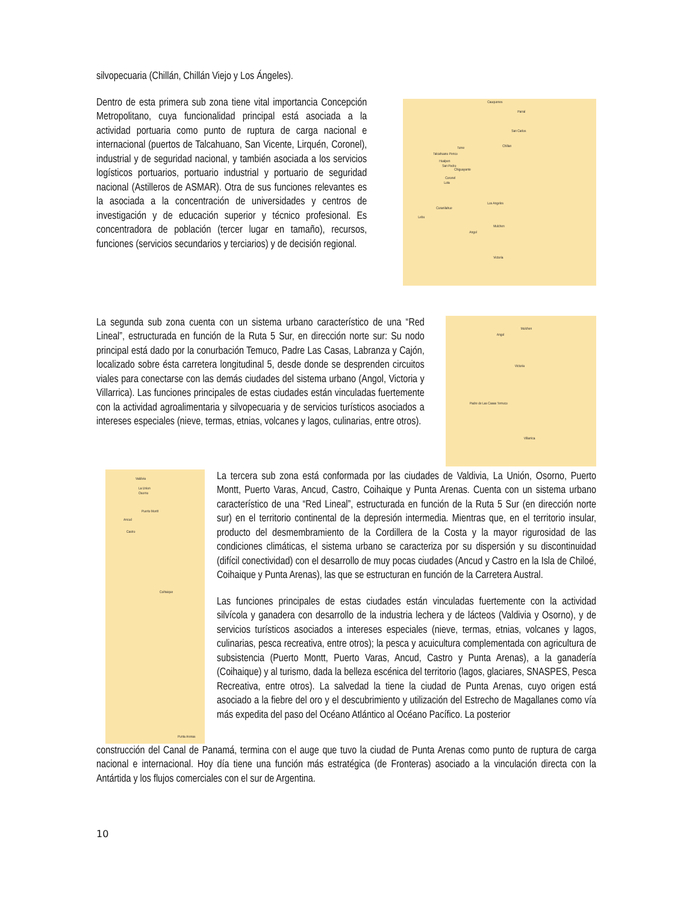silvopecuaria (Chillán, Chillán Viejo y Los Ángeles).
Dentro de esta primera sub zona tiene vital importancia Concepción Metropolitano, cuya funcionalidad principal está asociada a la actividad portuaria como punto de ruptura de carga nacional e internacional (puertos de Talcahuano, San Vicente, Lirquén, Coronel), industrial y de seguridad nacional, y también asociada a los servicios logísticos portuarios, portuario industrial y portuario de seguridad nacional (Astilleros de ASMAR). Otra de sus funciones relevantes es la asociada a la concentración de universidades y centros de investigación y de educación superior y técnico profesional. Es concentradora de población (tercer lugar en tamaño), recursos, funciones (servicios secundarios y terciarios) y de decisión regional.
Cauquenes
Parral
San Carlos
Chillan Tome
Talcahuano Penco
Hualpen
San Pedro
Chiguayante
Coronel
Lota
Curanilahue
Los Angeles
Lebu
Mulchen
Angol
Victoria
La segunda sub zona cuenta con un sistema urbano característico de una “Red Lineal”, estructurada en función de la Ruta 5 Sur, en dirección norte sur: Su nodo principal está dado por la conurbación Temuco, Padre Las Casas, Labranza y Cajón, localizado sobre ésta carretera longitudinal 5, desde donde se desprenden circuitos viales para conectarse con las demás ciudades del sistema urbano (Angol, Victoria y Villarrica). Las funciones principales de estas ciudades están vinculadas fuertemente con la actividad agroalimentaria y silvopecuaria y de servicios turísticos asociados a intereses especiales (nieve, termas, etnias, volcanes y lagos, culinarias, entre otros).
Angol
Mulchen
Victoria
Padre de Las Casas Temuco
Villarrica
Valdivia
La Union
Osorno
Puerto Montt
Ancud
Castro
Coihaique
Punta Arenas
La tercera sub zona está conformada por las ciudades de Valdivia, La Unión, Osorno, Puerto Montt, Puerto Varas, Ancud, Castro, Coihaique y Punta Arenas. Cuenta con un sistema urbano característico de una “Red Lineal”, estructurada en función de la Ruta 5 Sur (en dirección norte sur) en el territorio continental de la depresión intermedia. Mientras que, en el territorio insular, producto del desmembramiento de la Cordillera de la Costa y la mayor rigurosidad de las condiciones climáticas, el sistema urbano se caracteriza por su dispersión y su discontinuidad (difícil conectividad) con el desarrollo de muy pocas ciudades (Ancud y Castro en la Isla de Chiloé, Coihaique y Punta Arenas), las que se estructuran en función de la Carretera Austral.
Las funciones principales de estas ciudades están vinculadas fuertemente con la actividad silvícola y ganadera con desarrollo de la industria lechera y de lácteos (Valdivia y Osorno), y de servicios turísticos asociados a intereses especiales (nieve, termas, etnias, volcanes y lagos, culinarias, pesca recreativa, entre otros); la pesca y acuicultura complementada con agricultura de subsistencia (Puerto Montt, Puerto Varas, Ancud, Castro y Punta Arenas), a la ganadería (Coihaique) y al turismo, dada la belleza escénica del territorio (lagos, glaciares, SNASPES, Pesca Recreativa, entre otros). La salvedad la tiene la ciudad de Punta Arenas, cuyo origen está asociado a la fiebre del oro y el descubrimiento y utilización del Estrecho de Magallanes como vía más expedita del paso del Océano Atlántico al Océano Pacífico. La posterior
construcción del Canal de Panamá, termina con el auge que tuvo la ciudad de Punta Arenas como punto de ruptura de carga nacional e internacional. Hoy día tiene una función más estratégica (de Fronteras) asociado a la vinculación directa con la Antártida y los flujos comerciales con el sur de Argentina.
10